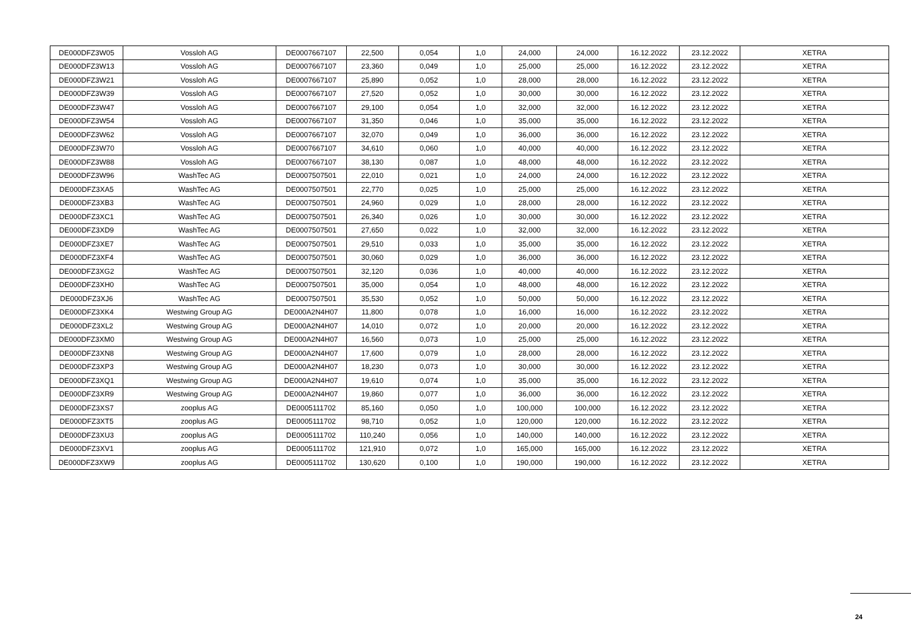| DE000DFZ3W05 | Vossloh AG | DE0007667107 | 22,500 | 0,054 | 1,0 | 24,000 | 24,000 | 16.12.2022 | 23.12.2022 | XETRA |
| DE000DFZ3W13 | Vossloh AG | DE0007667107 | 23,360 | 0,049 | 1,0 | 25,000 | 25,000 | 16.12.2022 | 23.12.2022 | XETRA |
| DE000DFZ3W21 | Vossloh AG | DE0007667107 | 25,890 | 0,052 | 1,0 | 28,000 | 28,000 | 16.12.2022 | 23.12.2022 | XETRA |
| DE000DFZ3W39 | Vossloh AG | DE0007667107 | 27,520 | 0,052 | 1,0 | 30,000 | 30,000 | 16.12.2022 | 23.12.2022 | XETRA |
| DE000DFZ3W47 | Vossloh AG | DE0007667107 | 29,100 | 0,054 | 1,0 | 32,000 | 32,000 | 16.12.2022 | 23.12.2022 | XETRA |
| DE000DFZ3W54 | Vossloh AG | DE0007667107 | 31,350 | 0,046 | 1,0 | 35,000 | 35,000 | 16.12.2022 | 23.12.2022 | XETRA |
| DE000DFZ3W62 | Vossloh AG | DE0007667107 | 32,070 | 0,049 | 1,0 | 36,000 | 36,000 | 16.12.2022 | 23.12.2022 | XETRA |
| DE000DFZ3W70 | Vossloh AG | DE0007667107 | 34,610 | 0,060 | 1,0 | 40,000 | 40,000 | 16.12.2022 | 23.12.2022 | XETRA |
| DE000DFZ3W88 | Vossloh AG | DE0007667107 | 38,130 | 0,087 | 1,0 | 48,000 | 48,000 | 16.12.2022 | 23.12.2022 | XETRA |
| DE000DFZ3W96 | WashTec AG | DE0007507501 | 22,010 | 0,021 | 1,0 | 24,000 | 24,000 | 16.12.2022 | 23.12.2022 | XETRA |
| DE000DFZ3XA5 | WashTec AG | DE0007507501 | 22,770 | 0,025 | 1,0 | 25,000 | 25,000 | 16.12.2022 | 23.12.2022 | XETRA |
| DE000DFZ3XB3 | WashTec AG | DE0007507501 | 24,960 | 0,029 | 1,0 | 28,000 | 28,000 | 16.12.2022 | 23.12.2022 | XETRA |
| DE000DFZ3XC1 | WashTec AG | DE0007507501 | 26,340 | 0,026 | 1,0 | 30,000 | 30,000 | 16.12.2022 | 23.12.2022 | XETRA |
| DE000DFZ3XD9 | WashTec AG | DE0007507501 | 27,650 | 0,022 | 1,0 | 32,000 | 32,000 | 16.12.2022 | 23.12.2022 | XETRA |
| DE000DFZ3XE7 | WashTec AG | DE0007507501 | 29,510 | 0,033 | 1,0 | 35,000 | 35,000 | 16.12.2022 | 23.12.2022 | XETRA |
| DE000DFZ3XF4 | WashTec AG | DE0007507501 | 30,060 | 0,029 | 1,0 | 36,000 | 36,000 | 16.12.2022 | 23.12.2022 | XETRA |
| DE000DFZ3XG2 | WashTec AG | DE0007507501 | 32,120 | 0,036 | 1,0 | 40,000 | 40,000 | 16.12.2022 | 23.12.2022 | XETRA |
| DE000DFZ3XH0 | WashTec AG | DE0007507501 | 35,000 | 0,054 | 1,0 | 48,000 | 48,000 | 16.12.2022 | 23.12.2022 | XETRA |
| DE000DFZ3XJ6 | WashTec AG | DE0007507501 | 35,530 | 0,052 | 1,0 | 50,000 | 50,000 | 16.12.2022 | 23.12.2022 | XETRA |
| DE000DFZ3XK4 | Westwing Group AG | DE000A2N4H07 | 11,800 | 0,078 | 1,0 | 16,000 | 16,000 | 16.12.2022 | 23.12.2022 | XETRA |
| DE000DFZ3XL2 | Westwing Group AG | DE000A2N4H07 | 14,010 | 0,072 | 1,0 | 20,000 | 20,000 | 16.12.2022 | 23.12.2022 | XETRA |
| DE000DFZ3XM0 | Westwing Group AG | DE000A2N4H07 | 16,560 | 0,073 | 1,0 | 25,000 | 25,000 | 16.12.2022 | 23.12.2022 | XETRA |
| DE000DFZ3XN8 | Westwing Group AG | DE000A2N4H07 | 17,600 | 0,079 | 1,0 | 28,000 | 28,000 | 16.12.2022 | 23.12.2022 | XETRA |
| DE000DFZ3XP3 | Westwing Group AG | DE000A2N4H07 | 18,230 | 0,073 | 1,0 | 30,000 | 30,000 | 16.12.2022 | 23.12.2022 | XETRA |
| DE000DFZ3XQ1 | Westwing Group AG | DE000A2N4H07 | 19,610 | 0,074 | 1,0 | 35,000 | 35,000 | 16.12.2022 | 23.12.2022 | XETRA |
| DE000DFZ3XR9 | Westwing Group AG | DE000A2N4H07 | 19,860 | 0,077 | 1,0 | 36,000 | 36,000 | 16.12.2022 | 23.12.2022 | XETRA |
| DE000DFZ3XS7 | zooplus AG | DE0005111702 | 85,160 | 0,050 | 1,0 | 100,000 | 100,000 | 16.12.2022 | 23.12.2022 | XETRA |
| DE000DFZ3XT5 | zooplus AG | DE0005111702 | 98,710 | 0,052 | 1,0 | 120,000 | 120,000 | 16.12.2022 | 23.12.2022 | XETRA |
| DE000DFZ3XU3 | zooplus AG | DE0005111702 | 110,240 | 0,056 | 1,0 | 140,000 | 140,000 | 16.12.2022 | 23.12.2022 | XETRA |
| DE000DFZ3XV1 | zooplus AG | DE0005111702 | 121,910 | 0,072 | 1,0 | 165,000 | 165,000 | 16.12.2022 | 23.12.2022 | XETRA |
| DE000DFZ3XW9 | zooplus AG | DE0005111702 | 130,620 | 0,100 | 1,0 | 190,000 | 190,000 | 16.12.2022 | 23.12.2022 | XETRA |
24